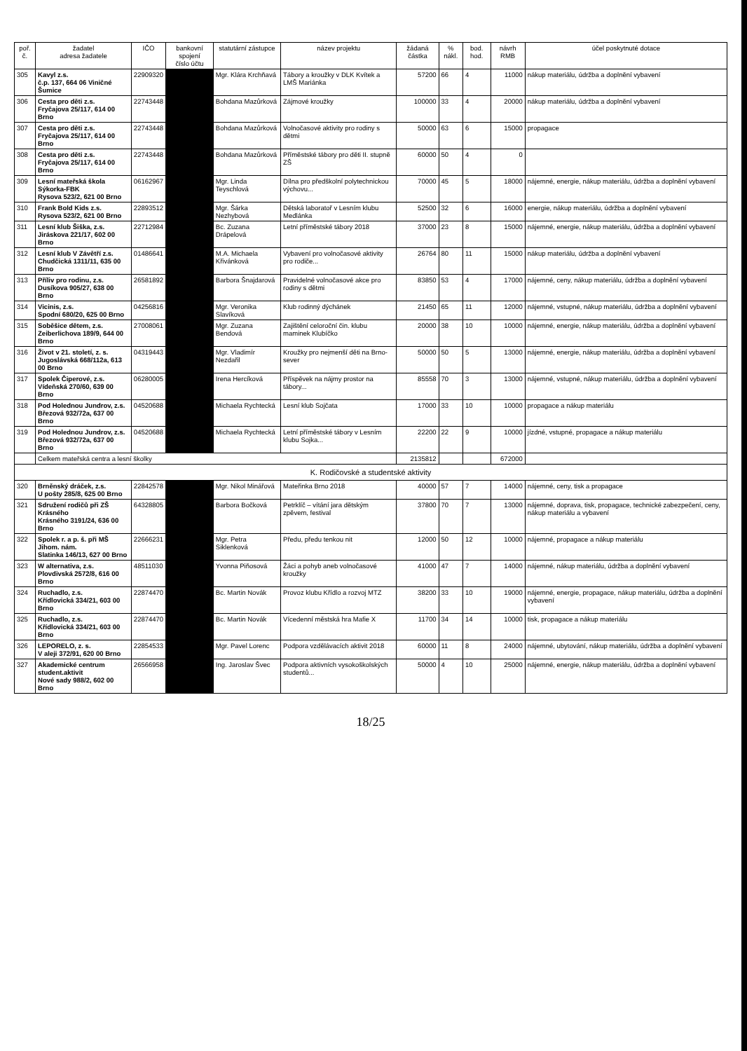| poř. č. | žadatel adresa žadatele | IČO | bankovní spojení číslo účtu | statutární zástupce | název projektu | žádaná částka | % nákl. | bod. hod. | návrh RMB | účel poskytnuté dotace |
| --- | --- | --- | --- | --- | --- | --- | --- | --- | --- | --- |
| 305 | Kavyl z.s. č.p. 137, 664 06 Viničné Šumice | 22909320 | | Mgr. Klára Krchňavá | Tábory a kroužky v DLK Kvítek a LMŠ Mariánka | 57200 | 66 | 4 | 11000 | nákup materiálu, údržba a doplnění vybavení |
| 306 | Cesta pro děti z.s. Fryčajova 25/117, 614 00 Brno | 22743448 | | Bohdana Mazůrková | Zájmové kroužky | 100000 | 33 | 4 | 20000 | nákup materiálu, údržba a doplnění vybavení |
| 307 | Cesta pro děti z.s. Fryčajova 25/117, 614 00 Brno | 22743448 | | Bohdana Mazůrková | Volnočasové aktivity pro rodiny s dětmi | 50000 | 63 | 6 | 15000 | propagace |
| 308 | Cesta pro děti z.s. Fryčajova 25/117, 614 00 Brno | 22743448 | | Bohdana Mazůrková | Příměstské tábory pro děti II. stupně ZŠ | 60000 | 50 | 4 | 0 | |
| 309 | Lesní mateřská škola Sýkorka-FBK Rysova 523/2, 621 00 Brno | 06162967 | | Mgr. Linda Teyschlová | Dílna pro předškolní polytechnickou výchovu... | 70000 | 45 | 5 | 18000 | nájemné, energie, nákup materiálu, údržba a doplnění vybavení |
| 310 | Frank Bold Kids z.s. Rysova 523/2, 621 00 Brno | 22893512 | | Mgr. Šárka Nezhybová | Dětská laboratoř v Lesním klubu Medlánka | 52500 | 32 | 6 | 16000 | energie, nákup materiálu, údržba a doplnění vybavení |
| 311 | Lesní klub Šiška, z.s. Jiráskova 221/17, 602 00 Brno | 22712984 | | Bc. Zuzana Drápelová | Letní příměstské tábory 2018 | 37000 | 23 | 8 | 15000 | nájemné, energie, nákup materiálu, údržba a doplnění vybavení |
| 312 | Lesní klub V Závětří z.s. Chudčická 1311/11, 635 00 Brno | 01486641 | | M.A. Michaela Křivánková | Vybavení pro volnočasové aktivity pro rodiče... | 26764 | 80 | 11 | 15000 | nákup materiálu, údržba a doplnění vybavení |
| 313 | Příliv pro rodinu, z.s. Dusíkova 905/27, 638 00 Brno | 26581892 | | Barbora Šnajdarová | Pravidelné volnočasové akce pro rodiny s dětmi | 83850 | 53 | 4 | 17000 | nájemné, ceny, nákup materiálu, údržba a doplnění vybavení |
| 314 | Vicinis, z.s. Spodní 680/20, 625 00 Brno | 04256816 | | Mgr. Veronika Slavíková | Klub rodinný dýchánek | 21450 | 65 | 11 | 12000 | nájemné, vstupné, nákup materiálu, údržba a doplnění vybavení |
| 315 | Soběšice dětem, z.s. Zeiberlichova 189/9, 644 00 Brno | 27008061 | | Mgr. Zuzana Bendová | Zajištění celoroční čin. klubu maminek Klubíčko | 20000 | 38 | 10 | 10000 | nájemné, energie, nákup materiálu, údržba a doplnění vybavení |
| 316 | Život v 21. století, z. s. Jugoslávská 668/112a, 613 00 Brno | 04319443 | | Mgr. Vladimír Nezdařil | Kroužky pro nejmenší děti na Brno-sever | 50000 | 50 | 5 | 13000 | nájemné, energie, nákup materiálu, údržba a doplnění vybavení |
| 317 | Spolek Čiperové, z.s. Vídeňská 270/60, 639 00 Brno | 06280005 | | Irena Hercíková | Příspěvek na nájmy prostor na tábory... | 85558 | 70 | 3 | 13000 | nájemné, vstupné, nákup materiálu, údržba a doplnění vybavení |
| 318 | Pod Holednou Jundrov, z.s. Březová 932/72a, 637 00 Brno | 04520688 | | Michaela Rychtecká | Lesní klub Sojčata | 17000 | 33 | 10 | 10000 | propagace a nákup materiálu |
| 319 | Pod Holednou Jundrov, z.s. Březová 932/72a, 637 00 Brno | 04520688 | | Michaela Rychtecká | Letní příměstské tábory v Lesním klubu Sojka... | 22200 | 22 | 9 | 10000 | jízdné, vstupné, propagace a nákup materiálu |
| | Celkem mateřská centra a lesní školky | | | | | 2135812 | | | 672000 | |
| K. Rodičovské a studentské aktivity | | | | | | | | | | |
| 320 | Brněnský dráček, z.s. U pošty 285/8, 625 00 Brno | 22842578 | | Mgr. Nikol Minářová | Mateřinka Brno 2018 | 40000 | 57 | 7 | 14000 | nájemné, ceny, tisk a propagace |
| 321 | Sdružení rodičů při ZŠ Krásného Krásného 3191/24, 636 00 Brno | 64328805 | | Barbora Bočková | Petrklíč – vítání jara dětským zpěvem, festival | 37800 | 70 | 7 | 13000 | nájemné, doprava, tisk, propagace, technické zabezpečení, ceny, nákup materiálu a vybavení |
| 322 | Spolek r. a p. š. při MŠ Jihom. nám. Slatinka 146/13, 627 00 Brno | 22666231 | | Mgr. Petra Siklenková | Předu, předu tenkou nit | 12000 | 50 | 12 | 10000 | nájemné, propagace a nákup materiálu |
| 323 | W alternativa, z.s. Plovdivská 2572/8, 616 00 Brno | 48511030 | | Yvonna Piňosová | Žáci a pohyb aneb volnočasové kroužky | 41000 | 47 | 7 | 14000 | nájemné, nákup materiálu, údržba a doplnění vybavení |
| 324 | Ruchadlo, z.s. Křídlovická 334/21, 603 00 Brno | 22874470 | | Bc. Martin Novák | Provoz klubu Křídlo a rozvoj MTZ | 38200 | 33 | 10 | 19000 | nájemné, energie, propagace, nákup materiálu, údržba a doplnění vybavení |
| 325 | Ruchadlo, z.s. Křídlovická 334/21, 603 00 Brno | 22874470 | | Bc. Martin Novák | Vícedenní městská hra Mafie X | 11700 | 34 | 14 | 10000 | tisk, propagace a nákup materiálu |
| 326 | LEPORELO, z. s. V aleji 372/91, 620 00 Brno | 22854533 | | Mgr. Pavel Lorenc | Podpora vzdělávacích aktivit 2018 | 60000 | 11 | 8 | 24000 | nájemné, ubytování, nákup materiálu, údržba a doplnění vybavení |
| 327 | Akademické centrum student.aktivit Nové sady 988/2, 602 00 Brno | 26566958 | | Ing. Jaroslav Švec | Podpora aktivních vysokoškolských studentů... | 50000 | 4 | 10 | 25000 | nájemné, energie, nákup materiálu, údržba a doplnění vybavení |
18/25